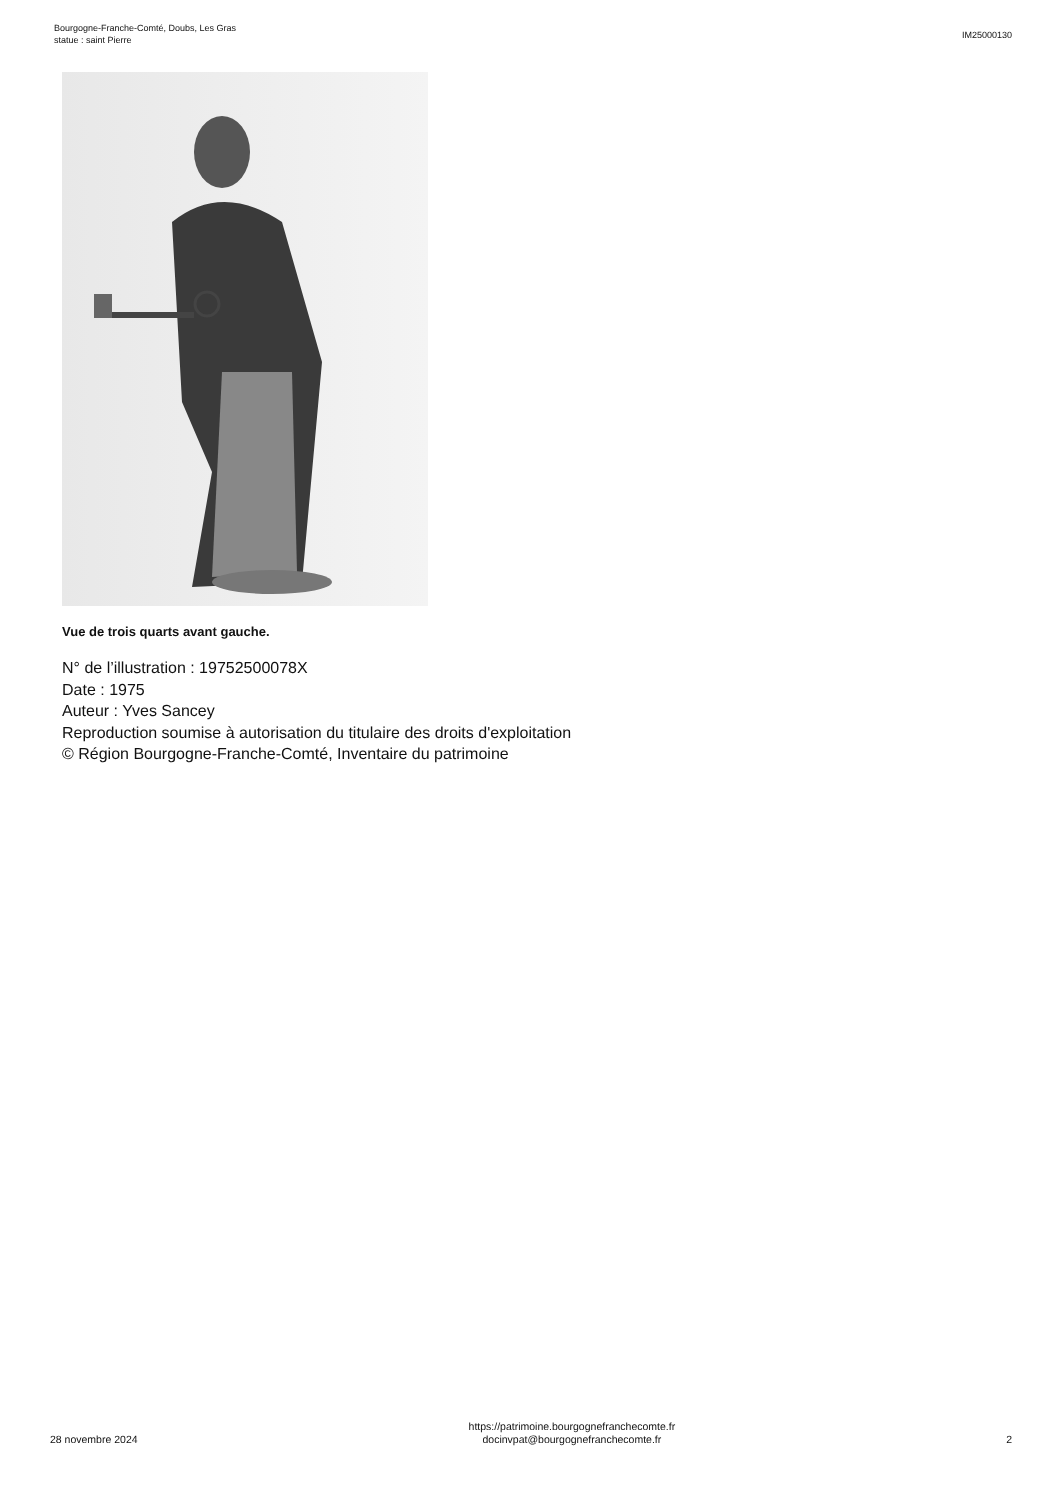Bourgogne-Franche-Comté, Doubs, Les Gras
statue : saint Pierre
IM25000130
Vue de trois quarts avant gauche.
N° de l’illustration : 19752500078X
Date : 1975
Auteur : Yves Sancey
Reproduction soumise à autorisation du titulaire des droits d'exploitation
© Région Bourgogne-Franche-Comté, Inventaire du patrimoine
28 novembre 2024
https://patrimoine.bourgognefranchecomte.fr
docinvpat@bourgognefranchecomte.fr
2